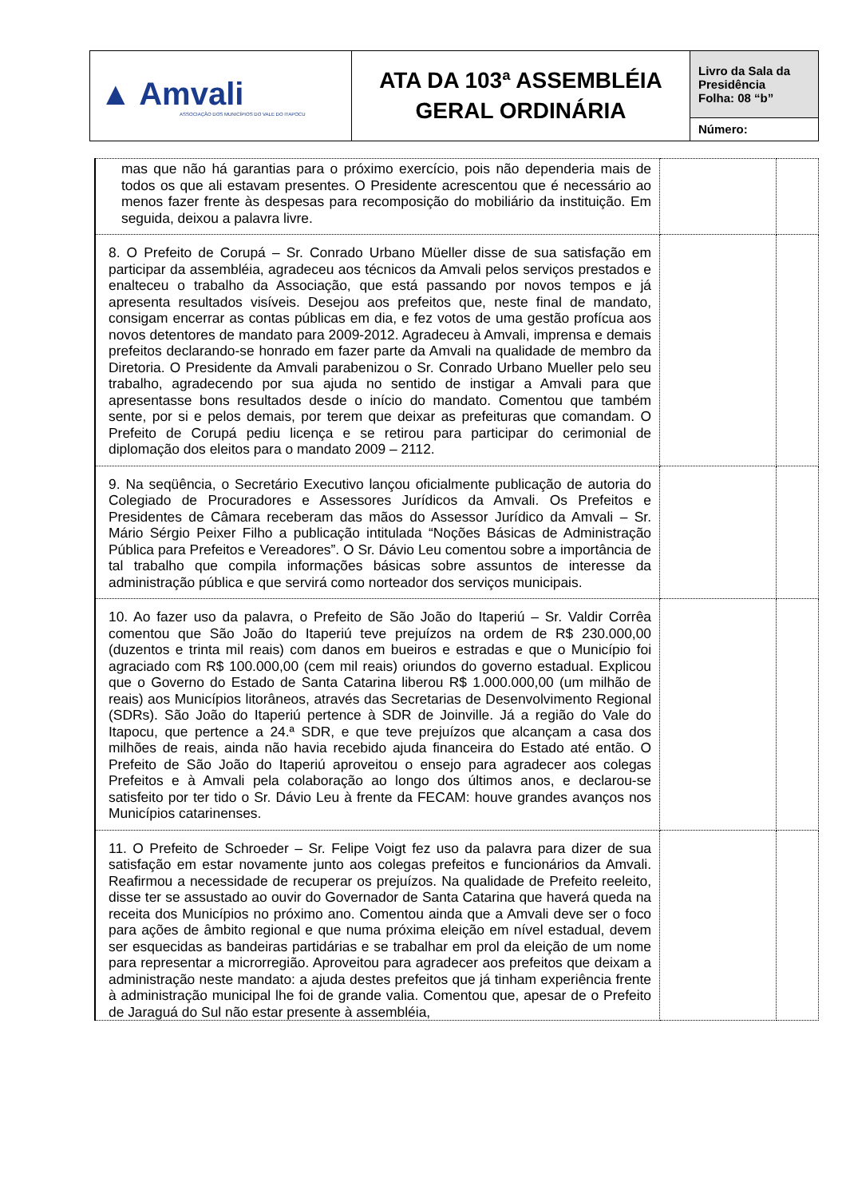| ▲ Amvali ASSOCIAÇÃO DOS MUNICÍPIOS DO VALE DO ITAPOCU | ATA DA 103ª ASSEMBLÉIA GERAL ORDINÁRIA | Livro da Sala da Presidência Folha: 08 “b” |
| | | Número: |
| mas que não há garantias para o próximo exercício, pois não dependeria mais de todos os que ali estavam presentes. O Presidente acrescentou que é necessário ao menos fazer frente às despesas para recomposição do mobiliário da instituição. Em seguida, deixou a palavra livre. | | |
| 8. O Prefeito de Corupá – Sr. Conrado Urbano Müeller disse de sua satisfação em participar da assembléia, agradeceu aos técnicos da Amvali pelos serviços prestados e enalteceu o trabalho da Associação, que está passando por novos tempos e já apresenta resultados visíveis. Desejou aos prefeitos que, neste final de mandato, consigam encerrar as contas públicas em dia, e fez votos de uma gestão profícua aos novos detentores de mandato para 2009-2012. Agradeceu à Amvali, imprensa e demais prefeitos declarando-se honrado em fazer parte da Amvali na qualidade de membro da Diretoria. O Presidente da Amvali parabenizou o Sr. Conrado Urbano Mueller pelo seu trabalho, agradecendo por sua ajuda no sentido de instigar a Amvali para que apresentasse bons resultados desde o início do mandato. Comentou que também sente, por si e pelos demais, por terem que deixar as prefeituras que comandam. O Prefeito de Corupá pediu licença e se retirou para participar do cerimonial de diplomação dos eleitos para o mandato 2009 – 2112. | | |
| 9. Na seqüência, o Secretário Executivo lançou oficialmente publicação de autoria do Colegiado de Procuradores e Assessores Jurídicos da Amvali. Os Prefeitos e Presidentes de Câmara receberam das mãos do Assessor Jurídico da Amvali – Sr. Mário Sérgio Peixer Filho a publicação intitulada “Noções Básicas de Administração Pública para Prefeitos e Vereadores”. O Sr. Dávio Leu comentou sobre a importância de tal trabalho que compila informações básicas sobre assuntos de interesse da administração pública e que servirá como norteador dos serviços municipais. | | |
| 10. Ao fazer uso da palavra, o Prefeito de São João do Itaperiú – Sr. Valdir Corrêa comentou que São João do Itaperiú teve prejuízos na ordem de R$ 230.000,00 (duzentos e trinta mil reais) com danos em bueiros e estradas e que o Município foi agraciado com R$ 100.000,00 (cem mil reais) oriundos do governo estadual. Explicou que o Governo do Estado de Santa Catarina liberou R$ 1.000.000,00 (um milhão de reais) aos Municípios litorâneos, através das Secretarias de Desenvolvimento Regional (SDRs). São João do Itaperiú pertence à SDR de Joinville. Já a região do Vale do Itapocu, que pertence a 24.ª SDR, e que teve prejuízos que alcançam a casa dos milhões de reais, ainda não havia recebido ajuda financeira do Estado até então. O Prefeito de São João do Itaperiú aproveitou o ensejo para agradecer aos colegas Prefeitos e à Amvali pela colaboração ao longo dos últimos anos, e declarou-se satisfeito por ter tido o Sr. Dávio Leu à frente da FECAM: houve grandes avanços nos Municípios catarinenses. | | |
| 11. O Prefeito de Schroeder – Sr. Felipe Voigt fez uso da palavra para dizer de sua satisfação em estar novamente junto aos colegas prefeitos e funcionários da Amvali. Reafirmou a necessidade de recuperar os prejuízos. Na qualidade de Prefeito reeleito, disse ter se assustado ao ouvir do Governador de Santa Catarina que haverá queda na receita dos Municípios no próximo ano. Comentou ainda que a Amvali deve ser o foco para ações de âmbito regional e que numa próxima eleição em nível estadual, devem ser esquecidas as bandeiras partidárias e se trabalhar em prol da eleição de um nome para representar a microrregião. Aproveitou para agradecer aos prefeitos que deixam a administração neste mandato: a ajuda destes prefeitos que já tinham experiência frente à administração municipal lhe foi de grande valia. Comentou que, apesar de o Prefeito de Jaraguá do Sul não estar presente à assembléia, | | |